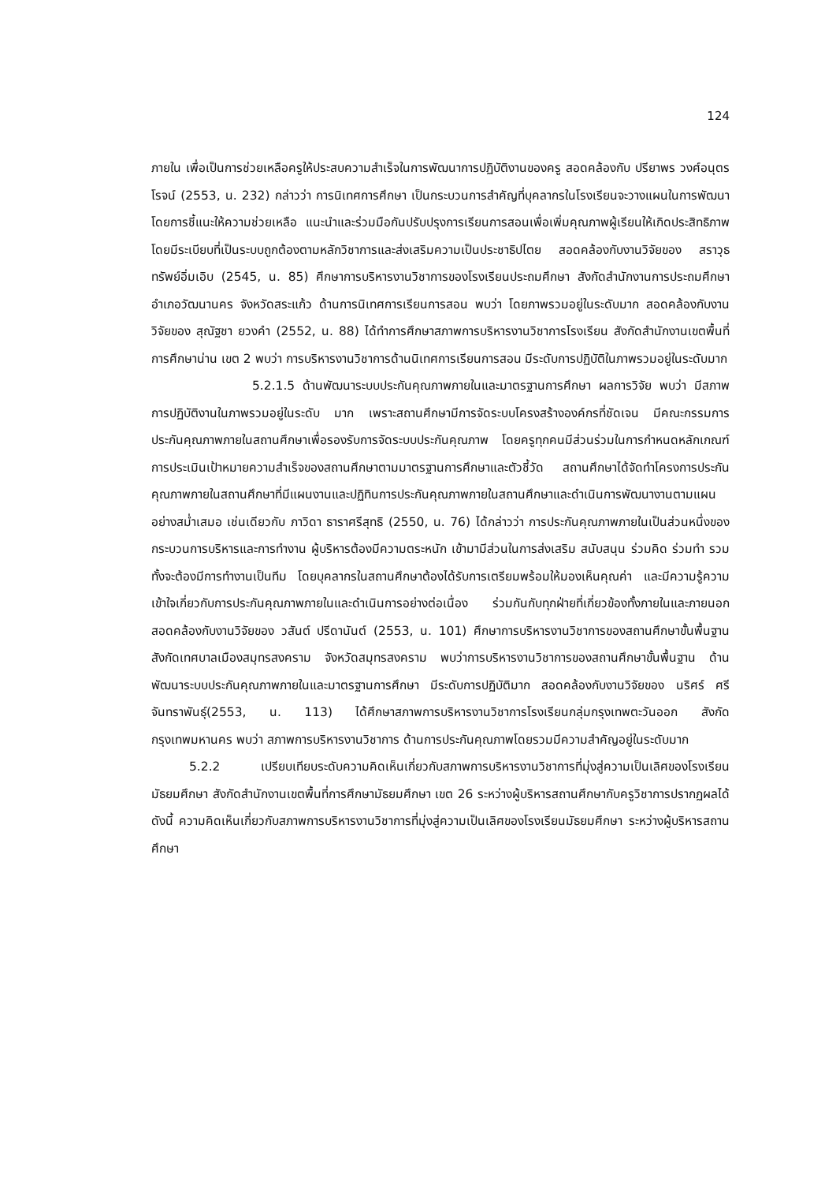124
ภายใน เพื่อเป็นการช่วยเหลือครูให้ประสบความสำเร็จในการพัฒนาการปฏิบัติงานของครู สอดคล้องกับ ปรียาพร วงศ์อนุตรโรจน์ (2553, น. 232) กล่าวว่า การนิเทศการศึกษา เป็นกระบวนการสำคัญที่บุคลากรในโรงเรียนจะวางแผนในการพัฒนา โดยการชี้แนะให้ความช่วยเหลือ แนะนำและร่วมมือกันปรับปรุงการเรียนการสอนเพื่อเพิ่มคุณภาพผู้เรียนให้เกิดประสิทธิภาพโดยมีระเบียบที่เป็นระบบถูกต้องตามหลักวิชาการและส่งเสริมความเป็นประชาธิปไตย สอดคล้องกับงานวิจัยของ สราวุธ ทรัพย์อิ่มเอิบ (2545, น. 85) ศึกษาการบริหารงานวิชาการของโรงเรียนประถมศึกษา สังกัดสำนักงานการประถมศึกษาอำเภอวัฒนานคร จังหวัดสระแก้ว ด้านการนิเทศการเรียนการสอน พบว่า โดยภาพรวมอยู่ในระดับมาก สอดคล้องกับงานวิจัยของ สุณัฐชา ยวงคำ (2552, น. 88) ได้ทำการศึกษาสภาพการบริหารงานวิชาการโรงเรียน สังกัดสำนักงานเขตพื้นที่การศึกษาน่าน เขต 2 พบว่า การบริหารงานวิชาการด้านนิเทศการเรียนการสอน มีระดับการปฏิบัติในภาพรวมอยู่ในระดับมาก
5.2.1.5 ด้านพัฒนาระบบประกันคุณภาพภายในและมาตรฐานการศึกษา ผลการวิจัย พบว่า มีสภาพการปฏิบัติงานในภาพรวมอยู่ในระดับ มาก เพราะสถานศึกษามีการจัดระบบโครงสร้างองค์กรที่ชัดเจน มีคณะกรรมการประกันคุณภาพภายในสถานศึกษาเพื่อรองรับการจัดระบบประกันคุณภาพ โดยครูทุกคนมีส่วนร่วมในการกำหนดหลักเกณฑ์การประเมินเป้าหมายความสำเร็จของสถานศึกษาตามมาตรฐานการศึกษาและตัวชี้วัด สถานศึกษาได้จัดทำโครงการประกันคุณภาพภายในสถานศึกษาที่มีแผนงานและปฏิทินการประกันคุณภาพภายในสถานศึกษาและดำเนินการพัฒนางานตามแผนอย่างสม่ำเสมอ เช่นเดียวกับ ภาวิดา ธาราศรีสุทธิ (2550, น. 76) ได้กล่าวว่า การประกันคุณภาพภายในเป็นส่วนหนึ่งของกระบวนการบริหารและการทำงาน ผู้บริหารต้องมีความตระหนัก เข้ามามีส่วนในการส่งเสริม สนับสนุน ร่วมคิด ร่วมทำ รวมทั้งจะต้องมีการทำงานเป็นทีม โดยบุคลากรในสถานศึกษาต้องได้รับการเตรียมพร้อมให้มองเห็นคุณค่า และมีความรู้ความเข้าใจเกี่ยวกับการประกันคุณภาพภายในและดำเนินการอย่างต่อเนื่อง ร่วมกันกับทุกฝ่ายที่เกี่ยวข้องทั้งภายในและภายนอก สอดคล้องกับงานวิจัยของ วสันต์ ปรีดานันต์ (2553, น. 101) ศึกษาการบริหารงานวิชาการของสถานศึกษาขั้นพื้นฐาน สังกัดเทศบาลเมืองสมุทรสงคราม จังหวัดสมุทรสงคราม พบว่าการบริหารงานวิชาการของสถานศึกษาขั้นพื้นฐาน ด้านพัฒนาระบบประกันคุณภาพภายในและมาตรฐานการศึกษา มีระดับการปฏิบัติมาก สอดคล้องกับงานวิจัยของ นริศร์ ศรีจันทราพันธุ์(2553, น. 113) ได้ศึกษาสภาพการบริหารงานวิชาการโรงเรียนกลุ่มกรุงเทพตะวันออก สังกัดกรุงเทพมหานคร พบว่า สภาพการบริหารงานวิชาการ ด้านการประกันคุณภาพโดยรวมมีความสำคัญอยู่ในระดับมาก
5.2.2 เปรียบเทียบระดับความคิดเห็นเกี่ยวกับสภาพการบริหารงานวิชาการที่มุ่งสู่ความเป็นเลิศของโรงเรียนมัธยมศึกษา สังกัดสำนักงานเขตพื้นที่การศึกษามัธยมศึกษา เขต 26 ระหว่างผู้บริหารสถานศึกษากับครูวิชาการปรากฏผลได้ดังนี้ ความคิดเห็นเกี่ยวกับสภาพการบริหารงานวิชาการที่มุ่งสู่ความเป็นเลิศของโรงเรียนมัธยมศึกษา ระหว่างผู้บริหารสถานศึกษา